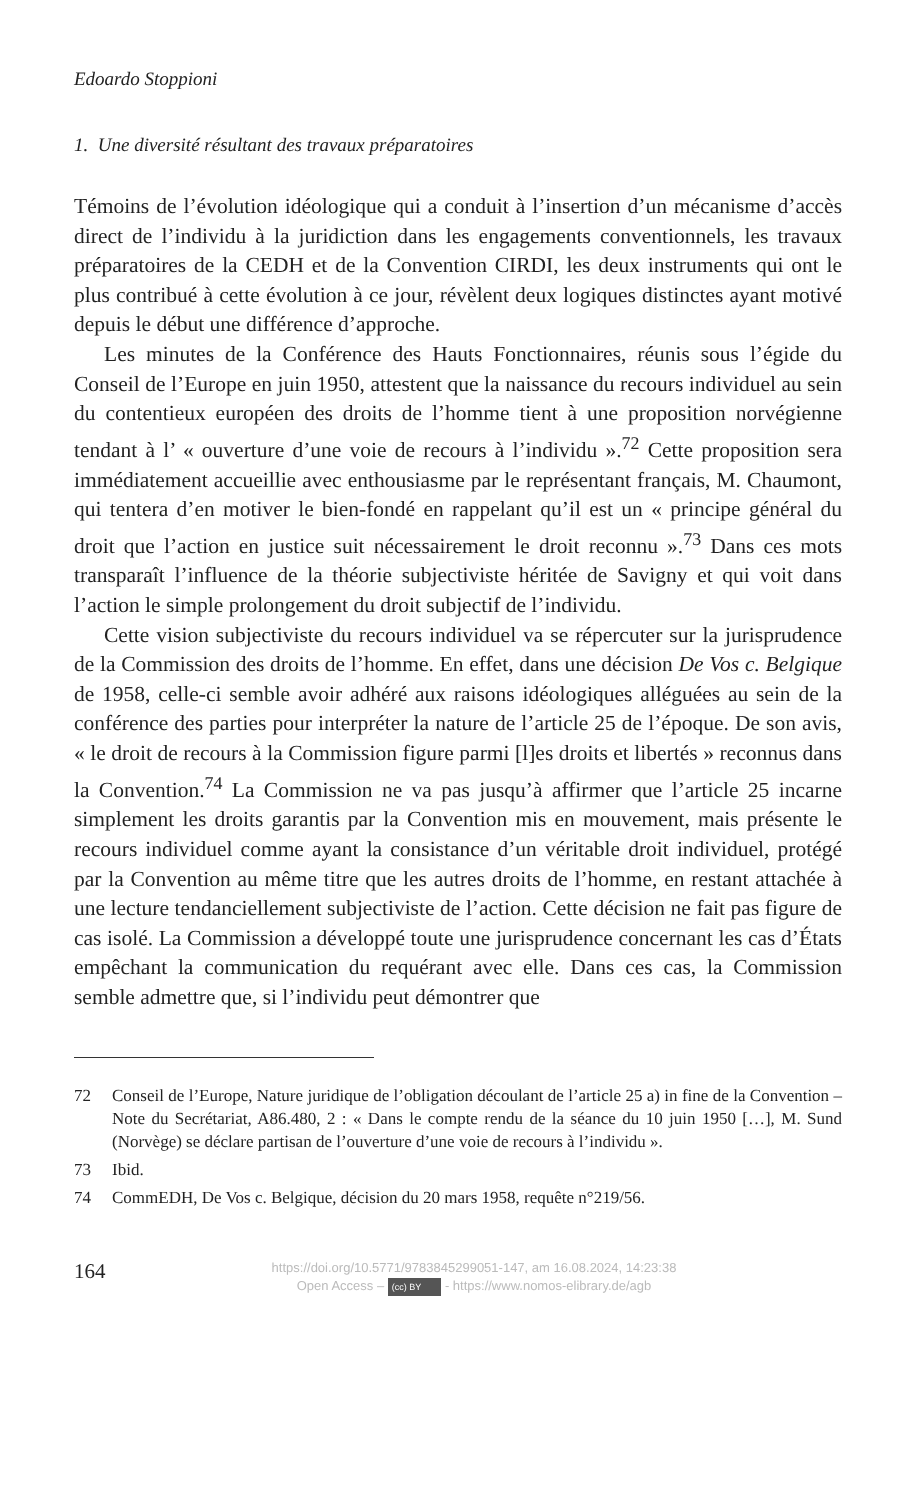Edoardo Stoppioni
1. Une diversité résultant des travaux préparatoires
Témoins de l’évolution idéologique qui a conduit à l’insertion d’un mécanisme d’accès direct de l’individu à la juridiction dans les engagements conventionnels, les travaux préparatoires de la CEDH et de la Convention CIRDI, les deux instruments qui ont le plus contribué à cette évolution à ce jour, révèlent deux logiques distinctes ayant motivé depuis le début une différence d’approche.
Les minutes de la Conférence des Hauts Fonctionnaires, réunis sous l’égide du Conseil de l’Europe en juin 1950, attestent que la naissance du recours individuel au sein du contentieux européen des droits de l’homme tient à une proposition norvégienne tendant à l’ « ouverture d’une voie de recours à l’individu ».<sup>72</sup> Cette proposition sera immédiatement accueillie avec enthousiasme par le représentant français, M. Chaumont, qui tentera d’en motiver le bien-fondé en rappelant qu’il est un « principe général du droit que l’action en justice suit nécessairement le droit reconnu ».<sup>73</sup> Dans ces mots transparaît l’influence de la théorie subjectiviste héritée de Savigny et qui voit dans l’action le simple prolongement du droit subjectif de l’individu.
Cette vision subjectiviste du recours individuel va se répercuter sur la jurisprudence de la Commission des droits de l’homme. En effet, dans une décision De Vos c. Belgique de 1958, celle-ci semble avoir adhéré aux raisons idéologiques alléguées au sein de la conférence des parties pour interpréter la nature de l’article 25 de l’époque. De son avis, « le droit de recours à la Commission figure parmi [l]es droits et libertés » reconnus dans la Convention.<sup>74</sup> La Commission ne va pas jusqu’à affirmer que l’article 25 incarne simplement les droits garantis par la Convention mis en mouvement, mais présente le recours individuel comme ayant la consistance d’un véritable droit individuel, protégé par la Convention au même titre que les autres droits de l’homme, en restant attachée à une lecture tendanciellement subjectiviste de l’action. Cette décision ne fait pas figure de cas isolé. La Commission a développé toute une jurisprudence concernant les cas d’États empêchant la communication du requérant avec elle. Dans ces cas, la Commission semble admettre que, si l’individu peut démontrer que
72 Conseil de l’Europe, Nature juridique de l’obligation découlant de l’article 25 a) in fine de la Convention – Note du Secrétariat, A86.480, 2 : « Dans le compte rendu de la séance du 10 juin 1950 […], M. Sund (Norvège) se déclare partisan de l’ouverture d’une voie de recours à l’individu ».
73 Ibid.
74 CommEDH, De Vos c. Belgique, décision du 20 mars 1958, requête n°219/56.
164
https://doi.org/10.5771/9783845299051-147, am 16.08.2024, 14:23:38
Open Access – (cc) BY - https://www.nomos-elibrary.de/agb